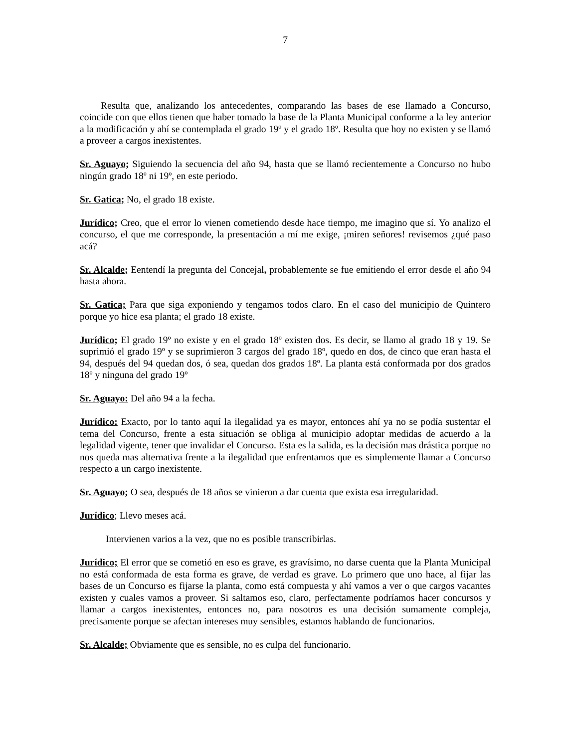7
Resulta que, analizando los antecedentes, comparando las bases de ese llamado a Concurso, coincide con que ellos tienen que haber tomado la base de la Planta Municipal conforme a la ley anterior a la modificación y ahí se contemplada el grado 19º y el grado 18º. Resulta que hoy no existen y se llamó a proveer a cargos inexistentes.
Sr. Aguayo; Siguiendo la secuencia del año 94, hasta que se llamó recientemente a Concurso no hubo ningún grado 18º ni 19º, en este periodo.
Sr. Gatica; No, el grado 18 existe.
Jurídico; Creo, que el error lo vienen cometiendo desde hace tiempo, me imagino que sí. Yo analizo el concurso, el que me corresponde, la presentación a mí me exige, ¡miren señores! revisemos ¿qué paso acá?
Sr. Alcalde; Eentendí la pregunta del Concejal, probablemente se fue emitiendo el error desde el año 94 hasta ahora.
Sr. Gatica; Para que siga exponiendo y tengamos todos claro. En el caso del municipio de Quintero porque yo hice esa planta; el grado 18 existe.
Jurídico; El grado 19º no existe y en el grado 18º existen dos. Es decir, se llamo al grado 18 y 19. Se suprimió el grado 19º y se suprimieron 3 cargos del grado 18º, quedo en dos, de cinco que eran hasta el 94, después del 94 quedan dos, ó sea, quedan dos grados 18º. La planta está conformada por dos grados 18º y ninguna del grado 19º
Sr. Aguayo: Del año 94 a la fecha.
Jurídico: Exacto, por lo tanto aquí la ilegalidad ya es mayor, entonces ahí ya no se podía sustentar el tema del Concurso, frente a esta situación se obliga al municipio adoptar medidas de acuerdo a la legalidad vigente, tener que invalidar el Concurso. Esta es la salida, es la decisión mas drástica porque no nos queda mas alternativa frente a la ilegalidad que enfrentamos que es simplemente llamar a Concurso respecto a un cargo inexistente.
Sr. Aguayo; O sea, después de 18 años se vinieron a dar cuenta que exista esa irregularidad.
Jurídico; Llevo meses acá.
Intervienen varios a la vez, que no es posible transcribirlas.
Jurídico; El error que se cometió en eso es grave, es gravísimo, no darse cuenta que la Planta Municipal no está conformada de esta forma es grave, de verdad es grave. Lo primero que uno hace, al fijar las bases de un Concurso es fijarse la planta, como está compuesta y ahí vamos a ver o que cargos vacantes existen y cuales vamos a proveer. Si saltamos eso, claro, perfectamente podríamos hacer concursos y llamar a cargos inexistentes, entonces no, para nosotros es una decisión sumamente compleja, precisamente porque se afectan intereses muy sensibles, estamos hablando de funcionarios.
Sr. Alcalde; Obviamente que es sensible, no es culpa del funcionario.